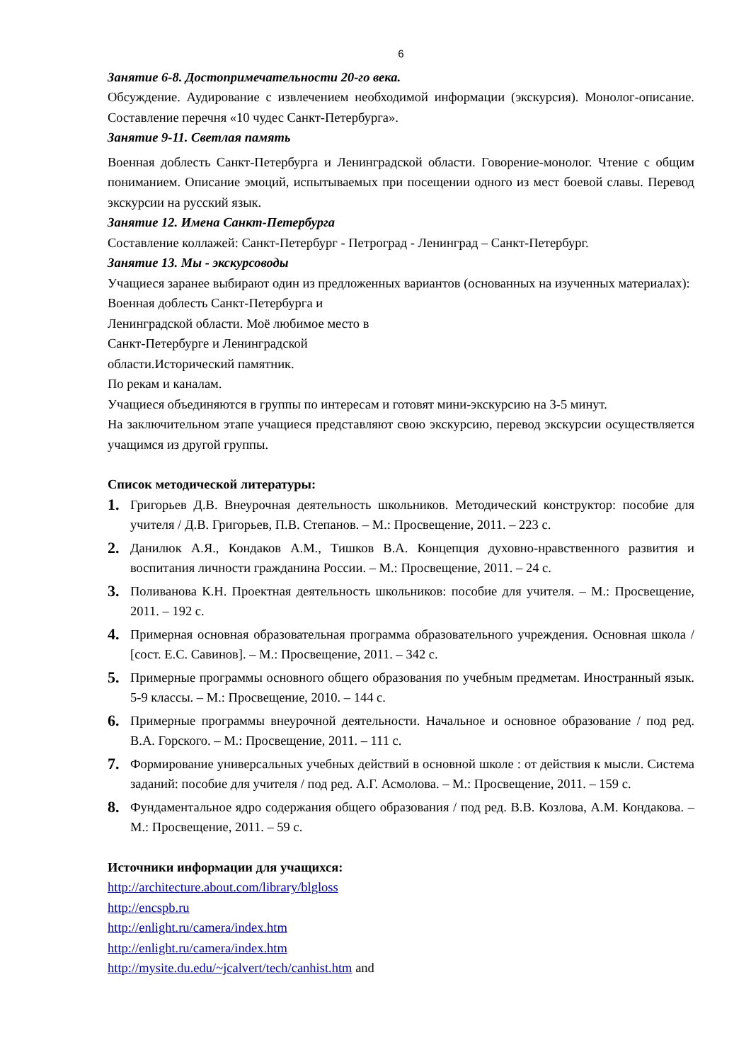6
Занятие 6-8. Достопримечательности 20-го века.
Обсуждение. Аудирование с извлечением необходимой информации (экскурсия). Монолог-описание. Составление перечня «10 чудес Санкт-Петербурга».
Занятие 9-11. Светлая память
Военная доблесть Санкт-Петербурга и Ленинградской области. Говорение-монолог. Чтение с общим пониманием. Описание эмоций, испытываемых при посещении одного из мест боевой славы. Перевод экскурсии на русский язык.
Занятие 12. Имена Санкт-Петербурга
Составление коллажей: Санкт-Петербург - Петроград - Ленинград – Санкт-Петербург.
Занятие 13. Мы - экскурсоводы
Учащиеся заранее выбирают один из предложенных вариантов (основанных на изученных материалах):
Военная доблесть Санкт-Петербурга и Ленинградской области. Моё любимое место в Санкт-Петербурге и Ленинградской области.Исторический памятник.
По рекам и каналам.
Учащиеся объединяются в группы по интересам и готовят мини-экскурсию на 3-5 минут.
На заключительном этапе учащиеся представляют свою экскурсию, перевод экскурсии осуществляется учащимся из другой группы.
Список методической литературы:
1. Григорьев Д.В. Внеурочная деятельность школьников. Методический конструктор: пособие для учителя / Д.В. Григорьев, П.В. Степанов. – М.: Просвещение, 2011. – 223 с.
2. Данилюк А.Я., Кондаков А.М., Тишков В.А. Концепция духовно-нравственного развития и воспитания личности гражданина России. – М.: Просвещение, 2011. – 24 с.
3. Поливанова К.Н. Проектная деятельность школьников: пособие для учителя. – М.: Просвещение, 2011. – 192 с.
4. Примерная основная образовательная программа образовательного учреждения. Основная школа / [сост. Е.С. Савинов]. – М.: Просвещение, 2011. – 342 с.
5. Примерные программы основного общего образования по учебным предметам. Иностранный язык. 5-9 классы. – М.: Просвещение, 2010. – 144 с.
6. Примерные программы внеурочной деятельности. Начальное и основное образование / под ред. В.А. Горского. – М.: Просвещение, 2011. – 111 с.
7. Формирование универсальных учебных действий в основной школе : от действия к мысли. Система заданий: пособие для учителя / под ред. А.Г. Асмолова. – М.: Просвещение, 2011. – 159 с.
8. Фундаментальное ядро содержания общего образования / под ред. В.В. Козлова, А.М. Кондакова. – М.: Просвещение, 2011. – 59 с.
Источники информации для учащихся:
http://architecture.about.com/library/blgloss
http://encspb.ru
http://enlight.ru/camera/index.htm
http://enlight.ru/camera/index.htm
http://mysite.du.edu/~jcalvert/tech/canhist.htm and